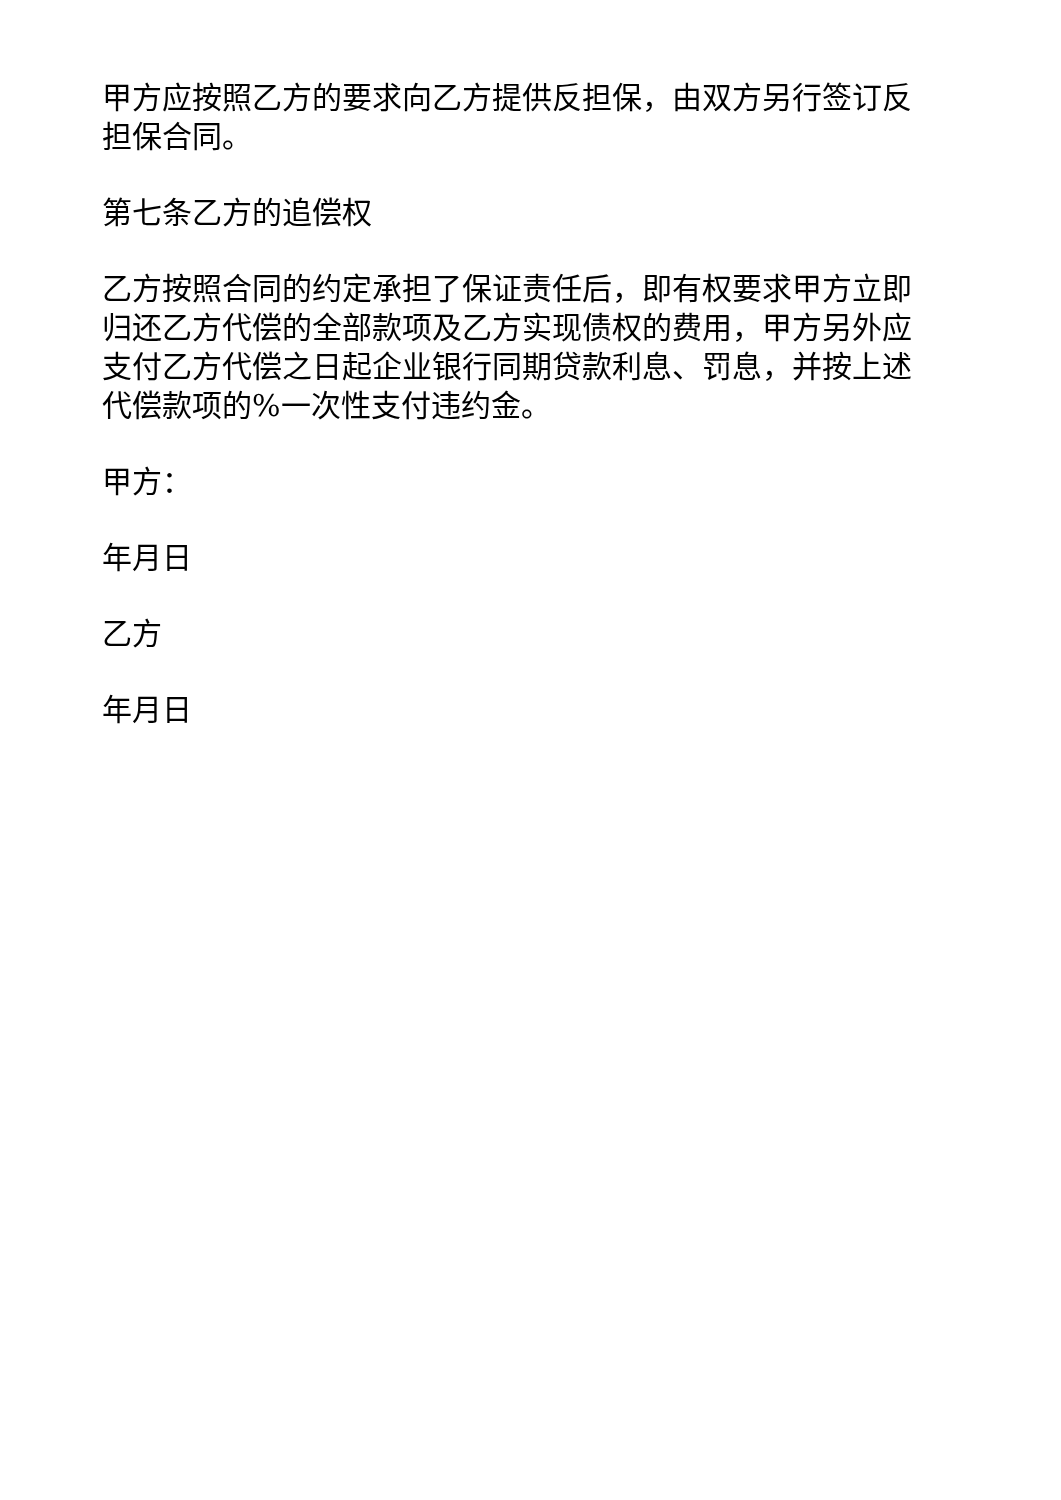甲方应按照乙方的要求向乙方提供反担保，由双方另行签订反担保合同。
第七条乙方的追偿权
乙方按照合同的约定承担了保证责任后，即有权要求甲方立即归还乙方代偿的全部款项及乙方实现债权的费用，甲方另外应支付乙方代偿之日起企业银行同期贷款利息、罚息，并按上述代偿款项的%一次性支付违约金。
甲方：
年月日
乙方
年月日